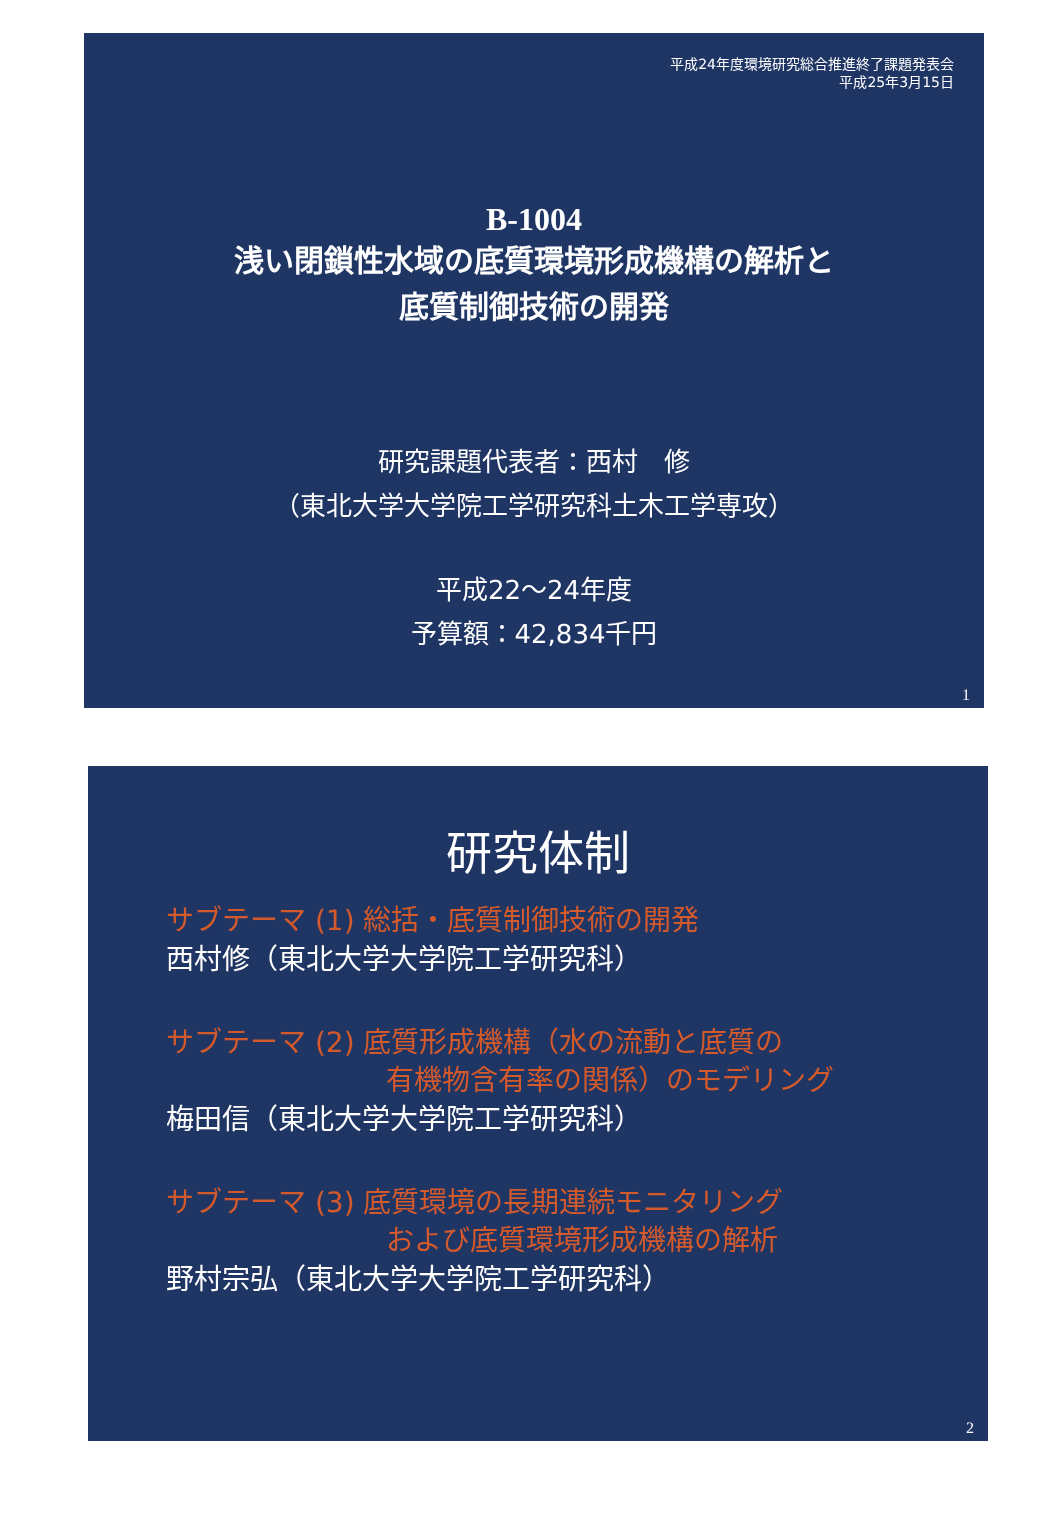平成24年度環境研究総合推進終了課題発表会
平成25年3月15日
B-1004
浅い閉鎖性水域の底質環境形成機構の解析と
底質制御技術の開発
研究課題代表者：西村　修
（東北大学大学院工学研究科土木工学専攻）
平成22～24年度
予算額：42,834千円
1
研究体制
サブテーマ (1) 総括・底質制御技術の開発
西村修（東北大学大学院工学研究科）
サブテーマ (2) 底質形成機構（水の流動と底質の
有機物含有率の関係）のモデリング
梅田信（東北大学大学院工学研究科）
サブテーマ (3) 底質環境の長期連続モニタリング
および底質環境形成機構の解析
野村宗弘（東北大学大学院工学研究科）
2